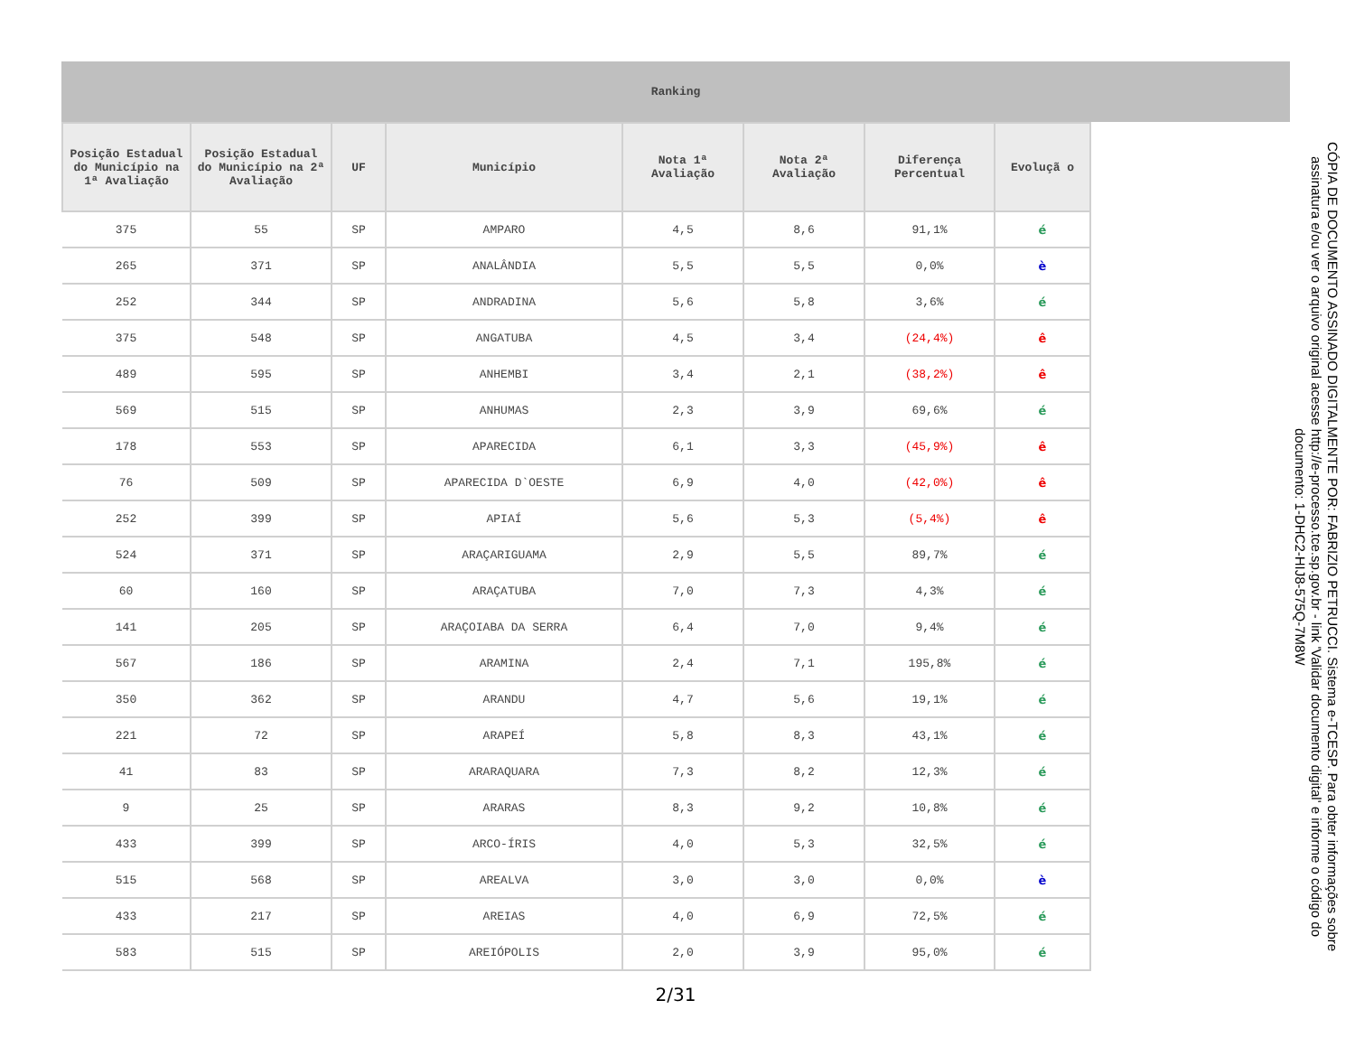Ranking
| Posição Estadual do Município na 1ª Avaliação | Posição Estadual do Município na 2ª Avaliação | UF | Município | Nota 1ª Avaliação | Nota 2ª Avaliação | Diferença Percentual | Evoluçã o |
| --- | --- | --- | --- | --- | --- | --- | --- |
| 375 | 55 | SP | AMPARO | 4,5 | 8,6 | 91,1% | é |
| 265 | 371 | SP | ANALÂNDIA | 5,5 | 5,5 | 0,0% | è |
| 252 | 344 | SP | ANDRADINA | 5,6 | 5,8 | 3,6% | é |
| 375 | 548 | SP | ANGATUBA | 4,5 | 3,4 | (24,4%) | ê |
| 489 | 595 | SP | ANHEMBI | 3,4 | 2,1 | (38,2%) | ê |
| 569 | 515 | SP | ANHUMAS | 2,3 | 3,9 | 69,6% | é |
| 178 | 553 | SP | APARECIDA | 6,1 | 3,3 | (45,9%) | ê |
| 76 | 509 | SP | APARECIDA D`OESTE | 6,9 | 4,0 | (42,0%) | ê |
| 252 | 399 | SP | APIAÍ | 5,6 | 5,3 | (5,4%) | ê |
| 524 | 371 | SP | ARAÇARIGUAMA | 2,9 | 5,5 | 89,7% | é |
| 60 | 160 | SP | ARAÇATUBA | 7,0 | 7,3 | 4,3% | é |
| 141 | 205 | SP | ARAÇOIABA DA SERRA | 6,4 | 7,0 | 9,4% | é |
| 567 | 186 | SP | ARAMINA | 2,4 | 7,1 | 195,8% | é |
| 350 | 362 | SP | ARANDU | 4,7 | 5,6 | 19,1% | é |
| 221 | 72 | SP | ARAPEÍ | 5,8 | 8,3 | 43,1% | é |
| 41 | 83 | SP | ARARAQUARA | 7,3 | 8,2 | 12,3% | é |
| 9 | 25 | SP | ARARAS | 8,3 | 9,2 | 10,8% | é |
| 433 | 399 | SP | ARCO-ÍRIS | 4,0 | 5,3 | 32,5% | é |
| 515 | 568 | SP | AREALVA | 3,0 | 3,0 | 0,0% | è |
| 433 | 217 | SP | AREIAS | 4,0 | 6,9 | 72,5% | é |
| 583 | 515 | SP | AREIÓPOLIS | 2,0 | 3,9 | 95,0% | é |
2/31
CÓPIA DE DOCUMENTO ASSINADO DIGITALMENTE POR: FABRIZIO PETRUCCI. Sistema e-TCESP. Para obter informações sobre assinatura e/ou ver o arquivo original acesse http://e-processo.tce.sp.gov.br - link 'Validar documento digital' e informe o código do documento: 1-DHC2-HIJ8-575Q-7M8W